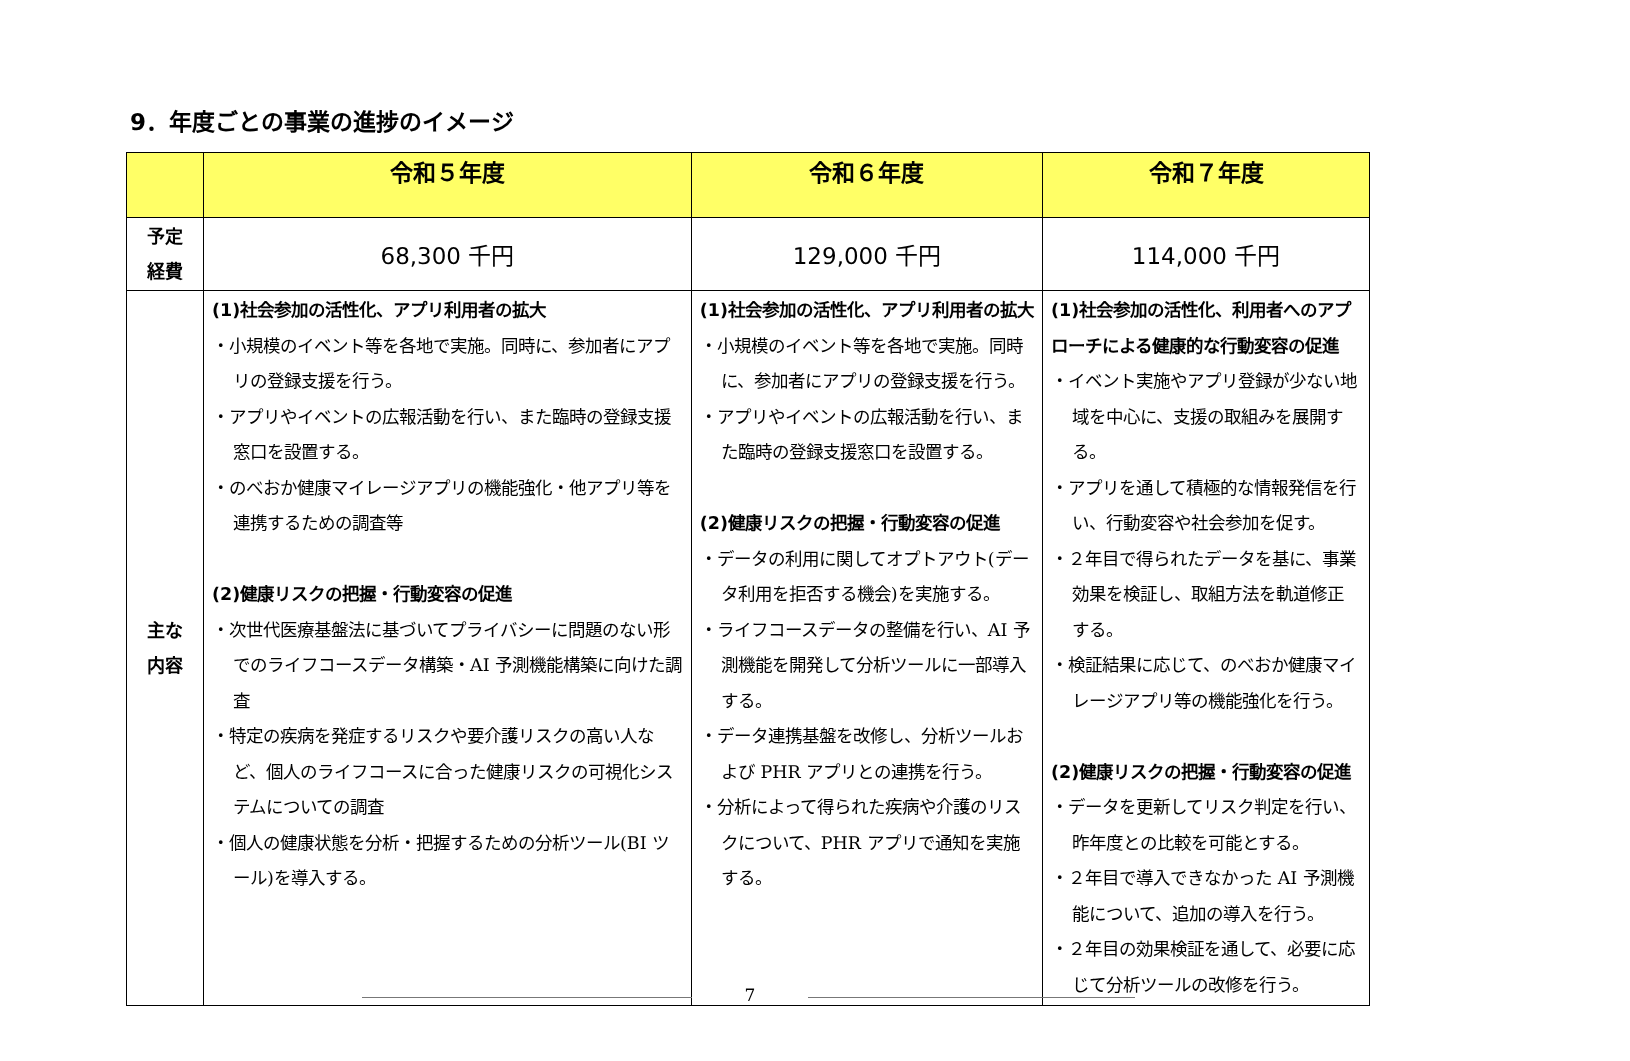9．年度ごとの事業の進捗のイメージ
| | 令和５年度 | 令和６年度 | 令和７年度 |
| --- | --- | --- | --- |
| 予定 経費 | 68,300 千円 | 129,000 千円 | 114,000 千円 |
| 主な 内容 | (1)社会参加の活性化、アプリ利用者の拡大 ・小規模のイベント等を各地で実施。同時に、参加者にアプリの登録支援を行う。 ・アプリやイベントの広報活動を行い、また臨時の登録支援窓口を設置する。 ・のべおか健康マイレージアプリの機能強化・他アプリ等を連携するための調査等 (2)健康リスクの把握・行動変容の促進 ・次世代医療基盤法に基づいてプライバシーに問題のない形でのライフコースデータ構築・AI 予測機能構築に向けた調査 ・特定の疾病を発症するリスクや要介護リスクの高い人など、個人のライフコースに合った健康リスクの可視化システムについての調査 ・個人の健康状態を分析・把握するための分析ツール(BI ツール)を導入する。 | (1)社会参加の活性化、アプリ利用者の拡大 ・小規模のイベント等を各地で実施。同時に、参加者にアプリの登録支援を行う。 ・アプリやイベントの広報活動を行い、また臨時の登録支援窓口を設置する。 (2)健康リスクの把握・行動変容の促進 ・データの利用に関してオプトアウト(データ利用を拒否する機会)を実施する。 ・ライフコースデータの整備を行い、AI 予測機能を開発して分析ツールに一部導入する。 ・データ連携基盤を改修し、分析ツールおよび PHR アプリとの連携を行う。 ・分析によって得られた疾病や介護のリスクについて、PHR アプリで通知を実施する。 | (1)社会参加の活性化、利用者へのアプローチによる健康的な行動変容の促進 ・イベント実施やアプリ登録が少ない地域を中心に、支援の取組みを展開する。 ・アプリを通して積極的な情報発信を行い、行動変容や社会参加を促す。 ・２年目で得られたデータを基に、事業効果を検証し、取組方法を軌道修正する。 ・検証結果に応じて、のべおか健康マイレージアプリ等の機能強化を行う。 (2)健康リスクの把握・行動変容の促進 ・データを更新してリスク判定を行い、昨年度との比較を可能とする。 ・２年目で導入できなかった AI 予測機能について、追加の導入を行う。 ・２年目の効果検証を通して、必要に応じて分析ツールの改修を行う。 |
7